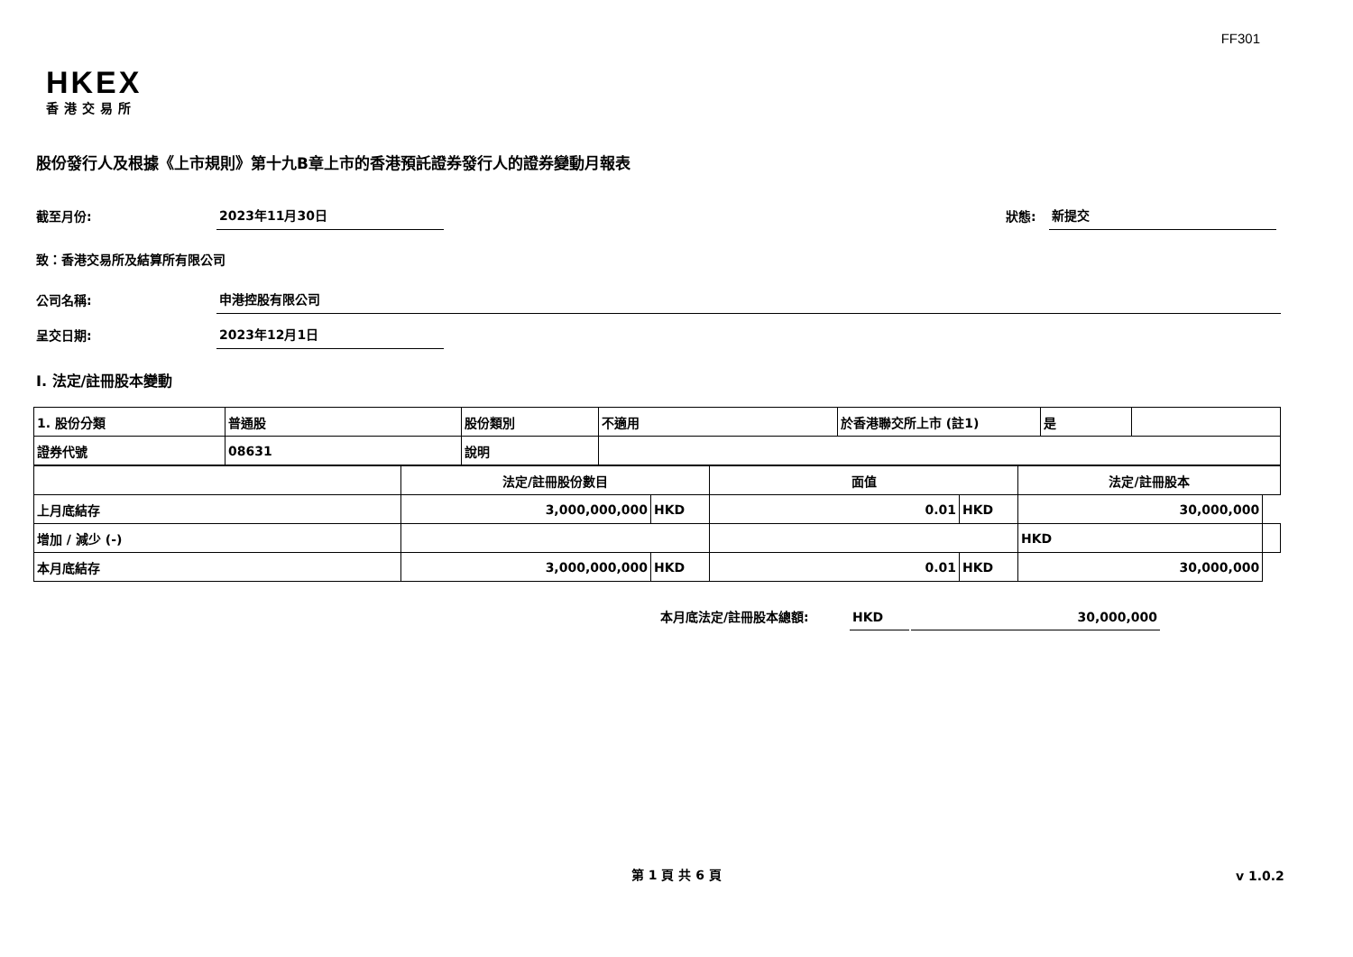FF301
HKEX
香港交易所
股份發行人及根據《上市規則》第十九B章上市的香港預託證券發行人的證券變動月報表
截至月份:
2023年11月30日
狀態:
新提交
致：香港交易所及結算所有限公司
公司名稱:
申港控股有限公司
呈交日期:
2023年12月1日
I. 法定/註冊股本變動
| 1. 股份分類 | 普通股 | 股份類別 | 不適用 | 於香港聯交所上市 (註1) | 是 | |
| 證券代號 | 08631 | 說明 | | | | |
| | 法定/註冊股份數目 | | 面值 | | 法定/註冊股本 | |
| 上月底結存 | 3,000,000,000 | HKD | 0.01 | HKD | 30,000,000 | |
| 增加 / 減少 (-) | | | | | HKD | |
| 本月底結存 | 3,000,000,000 | HKD | 0.01 | HKD | 30,000,000 | |
本月底法定/註冊股本總額:
HKD
30,000,000
第 1 頁 共 6 頁
v 1.0.2